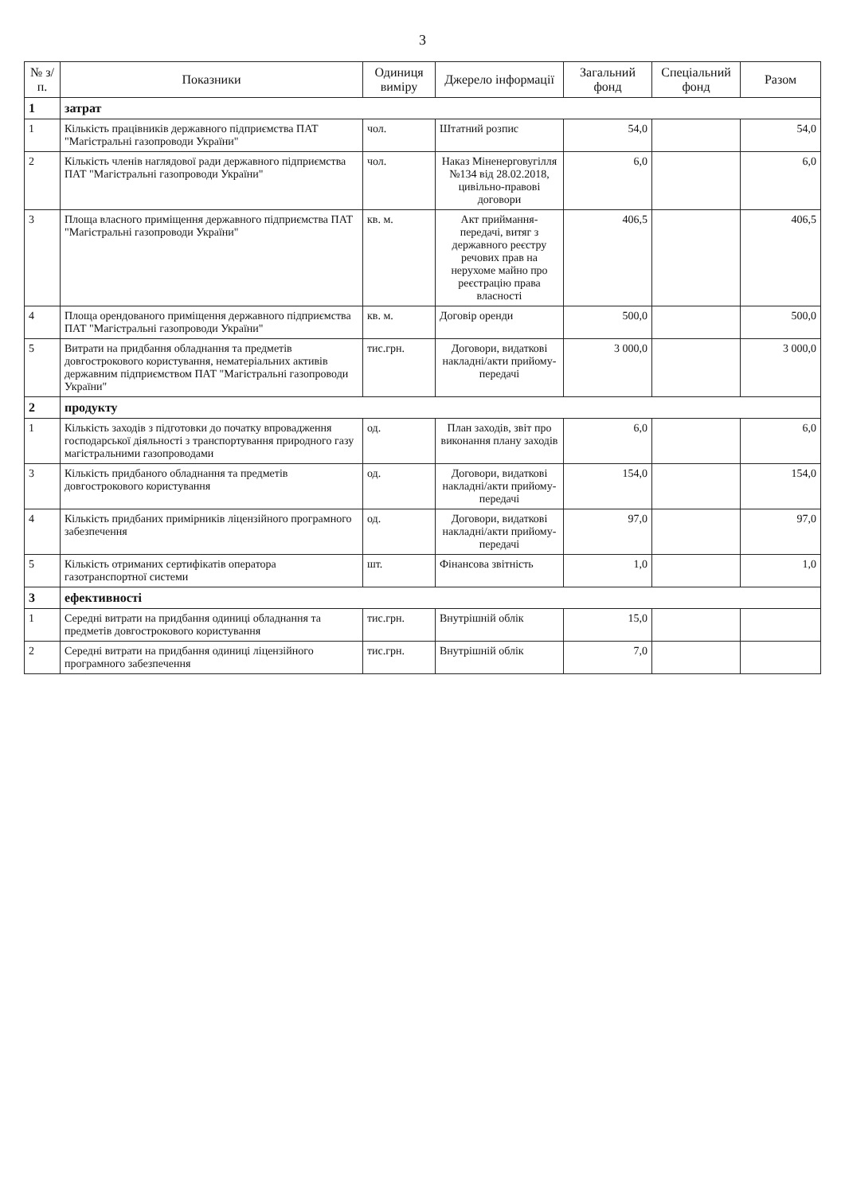3
| № з/п. | Показники | Одиниця виміру | Джерело інформації | Загальний фонд | Спеціальний фонд | Разом |
| --- | --- | --- | --- | --- | --- | --- |
| 1 | затрат | | | | | |
| 1 | Кількість працівників державного підприємства ПАТ "Магістральні газопроводи України" | чол. | Штатний розпис | 54,0 | | 54,0 |
| 2 | Кількість членів наглядової ради державного підприємства ПАТ "Магістральні газопроводи України" | чол. | Наказ Міненерговугілля №134 від 28.02.2018, цивільно-правові договори | 6,0 | | 6,0 |
| 3 | Площа власного приміщення державного підприємства ПАТ "Магістральні газопроводи України" | кв. м. | Акт приймання-передачі, витяг з державного реєстру речових прав на нерухоме майно про реєстрацію права власності | 406,5 | | 406,5 |
| 4 | Площа орендованого приміщення державного підприємства ПАТ "Магістральні газопроводи України" | кв. м. | Договір оренди | 500,0 | | 500,0 |
| 5 | Витрати на придбання обладнання та предметів довгострокового користування, нематеріальних активів державним підприємством ПАТ "Магістральні газопроводи України" | тис.грн. | Договори, видаткові накладні/акти прийому-передачі | 3 000,0 | | 3 000,0 |
| 2 | продукту | | | | | |
| 1 | Кількість заходів з підготовки до початку впровадження господарської діяльності з транспортування природного газу магістральними газопроводами | од. | План заходів, звіт про виконання плану заходів | 6,0 | | 6,0 |
| 3 | Кількість придбаного обладнання та предметів довгострокового користування | од. | Договори, видаткові накладні/акти прийому-передачі | 154,0 | | 154,0 |
| 4 | Кількість придбаних примірників ліцензійного програмного забезпечення | од. | Договори, видаткові накладні/акти прийому-передачі | 97,0 | | 97,0 |
| 5 | Кількість отриманих сертифікатів оператора газотранспортної системи | шт. | Фінансова звітність | 1,0 | | 1,0 |
| 3 | ефективності | | | | | |
| 1 | Середні витрати на придбання одиниці обладнання та предметів довгострокового користування | тис.грн. | Внутрішній облік | 15,0 | | |
| 2 | Середні витрати на придбання одиниці ліцензійного програмного забезпечення | тис.грн. | Внутрішній облік | 7,0 | | |